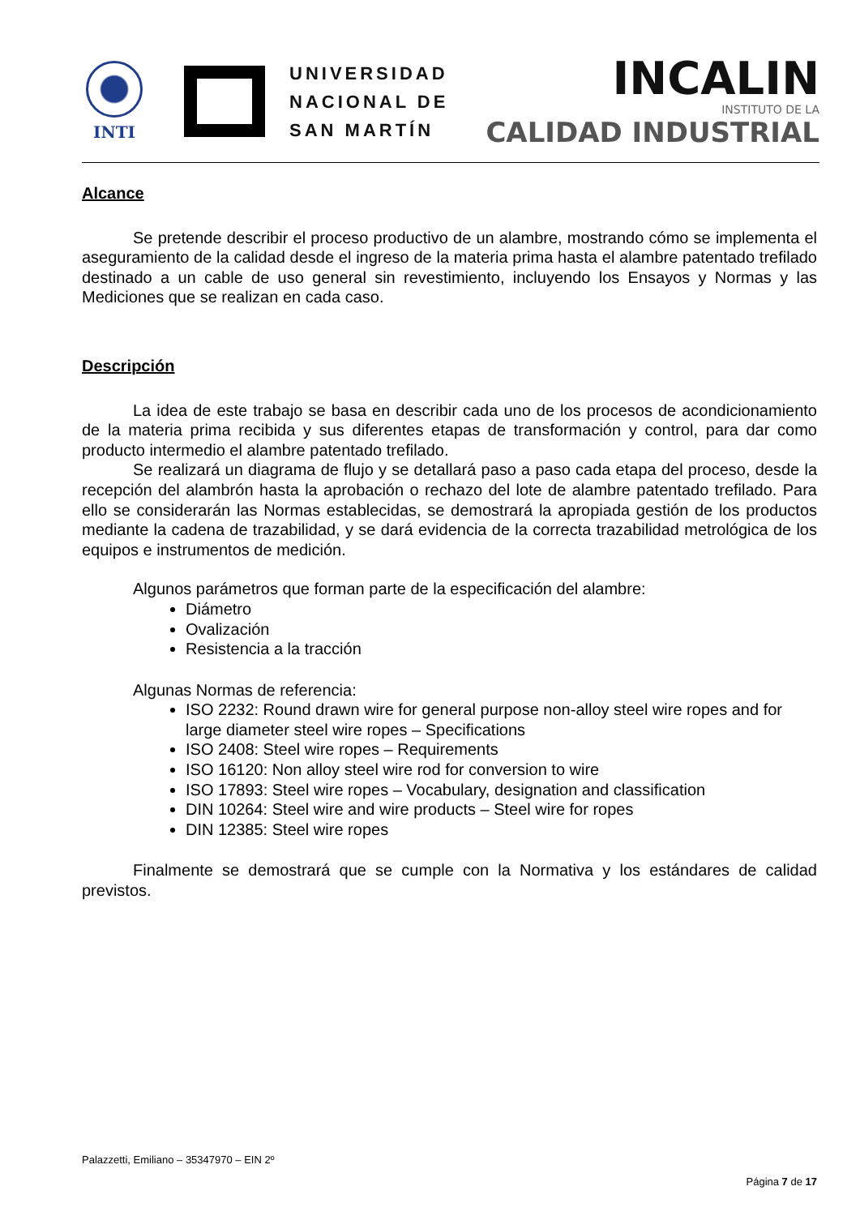INTI
UNIVERSIDAD
NACIONAL DE
SAN MARTÍN
INCALIN
INSTITUTO DE LA
CALIDAD INDUSTRIAL
Alcance
Se pretende describir el proceso productivo de un alambre, mostrando cómo se implementa el aseguramiento de la calidad desde el ingreso de la materia prima hasta el alambre patentado trefilado destinado a un cable de uso general sin revestimiento, incluyendo los Ensayos y Normas y las Mediciones que se realizan en cada caso.
Descripción
La idea de este trabajo se basa en describir cada uno de los procesos de acondicionamiento de la materia prima recibida y sus diferentes etapas de transformación y control, para dar como producto intermedio el alambre patentado trefilado.
Se realizará un diagrama de flujo y se detallará paso a paso cada etapa del proceso, desde la recepción del alambrón hasta la aprobación o rechazo del lote de alambre patentado trefilado. Para ello se considerarán las Normas establecidas, se demostrará la apropiada gestión de los productos mediante la cadena de trazabilidad, y se dará evidencia de la correcta trazabilidad metrológica de los equipos e instrumentos de medición.
Algunos parámetros que forman parte de la especificación del alambre:
Diámetro
Ovalización
Resistencia a la tracción
Algunas Normas de referencia:
ISO 2232: Round drawn wire for general purpose non-alloy steel wire ropes and for large diameter steel wire ropes – Specifications
ISO 2408: Steel wire ropes – Requirements
ISO 16120: Non alloy steel wire rod for conversion to wire
ISO 17893: Steel wire ropes – Vocabulary, designation and classification
DIN 10264: Steel wire and wire products – Steel wire for ropes
DIN 12385: Steel wire ropes
Finalmente se demostrará que se cumple con la Normativa y los estándares de calidad previstos.
Palazzetti, Emiliano – 35347970 – EIN 2º
Página 7 de 17